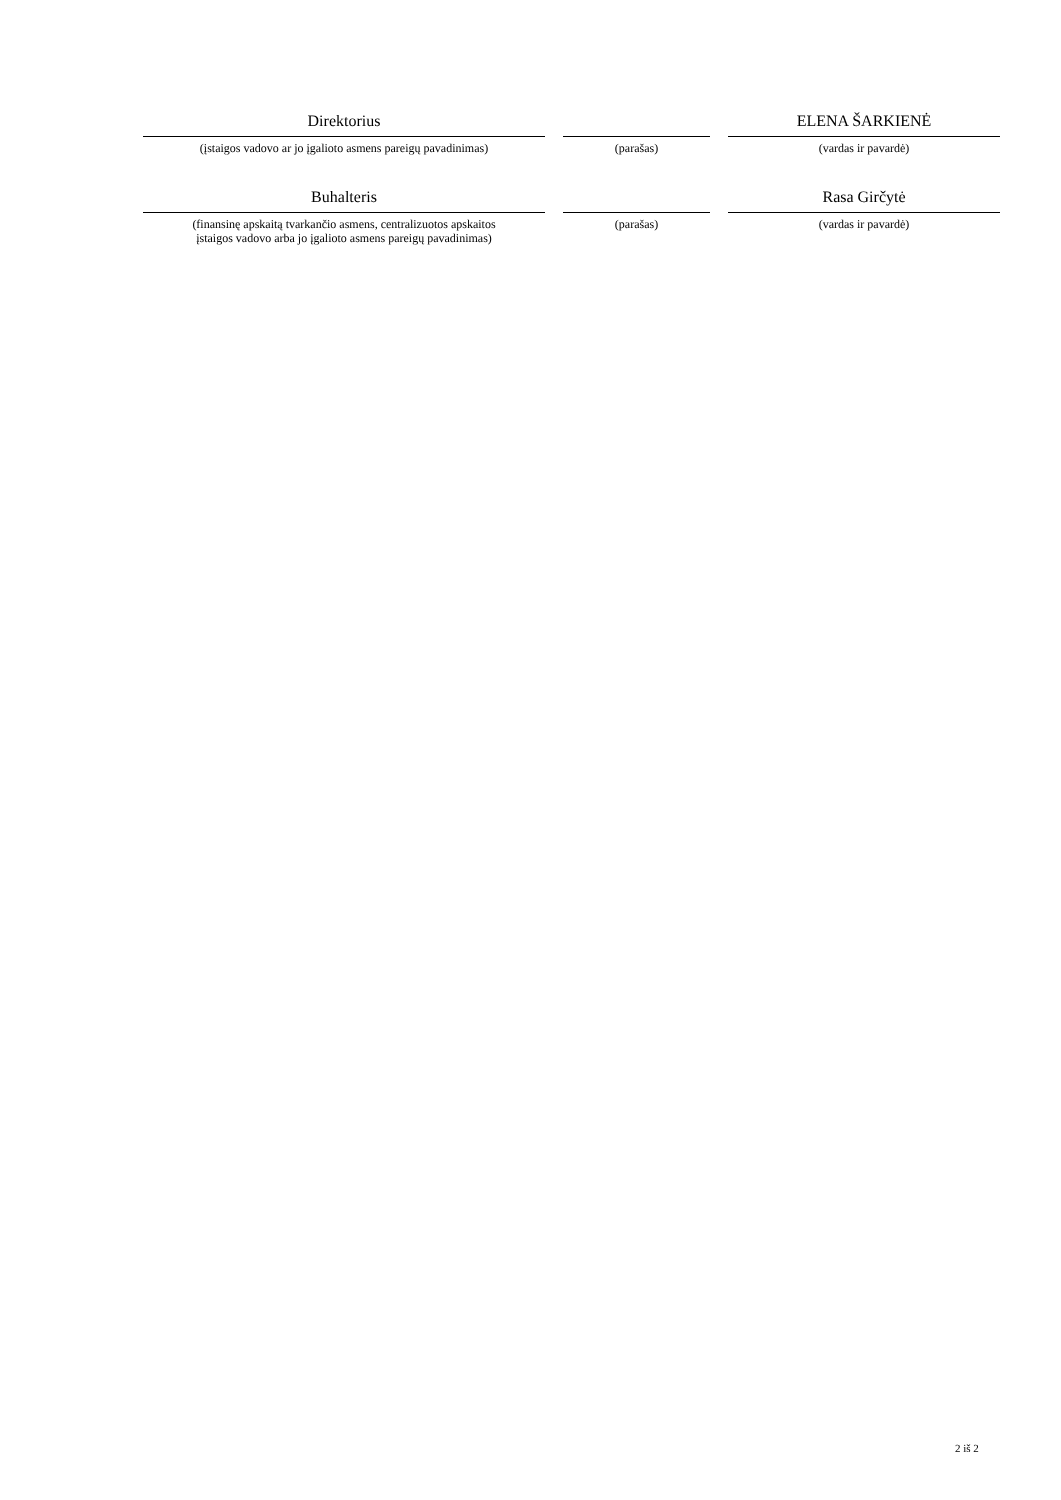Direktorius
(įstaigos vadovo ar jo įgalioto asmens pareigų pavadinimas)
(parašas)
ELENA ŠARKIENĖ
(vardas ir pavardė)
Buhalteris
(finansinę apskaitą tvarkančio asmens, centralizuotos apskaitos
įstaigos vadovo arba jo įgalioto asmens pareigų pavadinimas)
(parašas)
Rasa Girčytė
(vardas ir pavardė)
2 iš 2